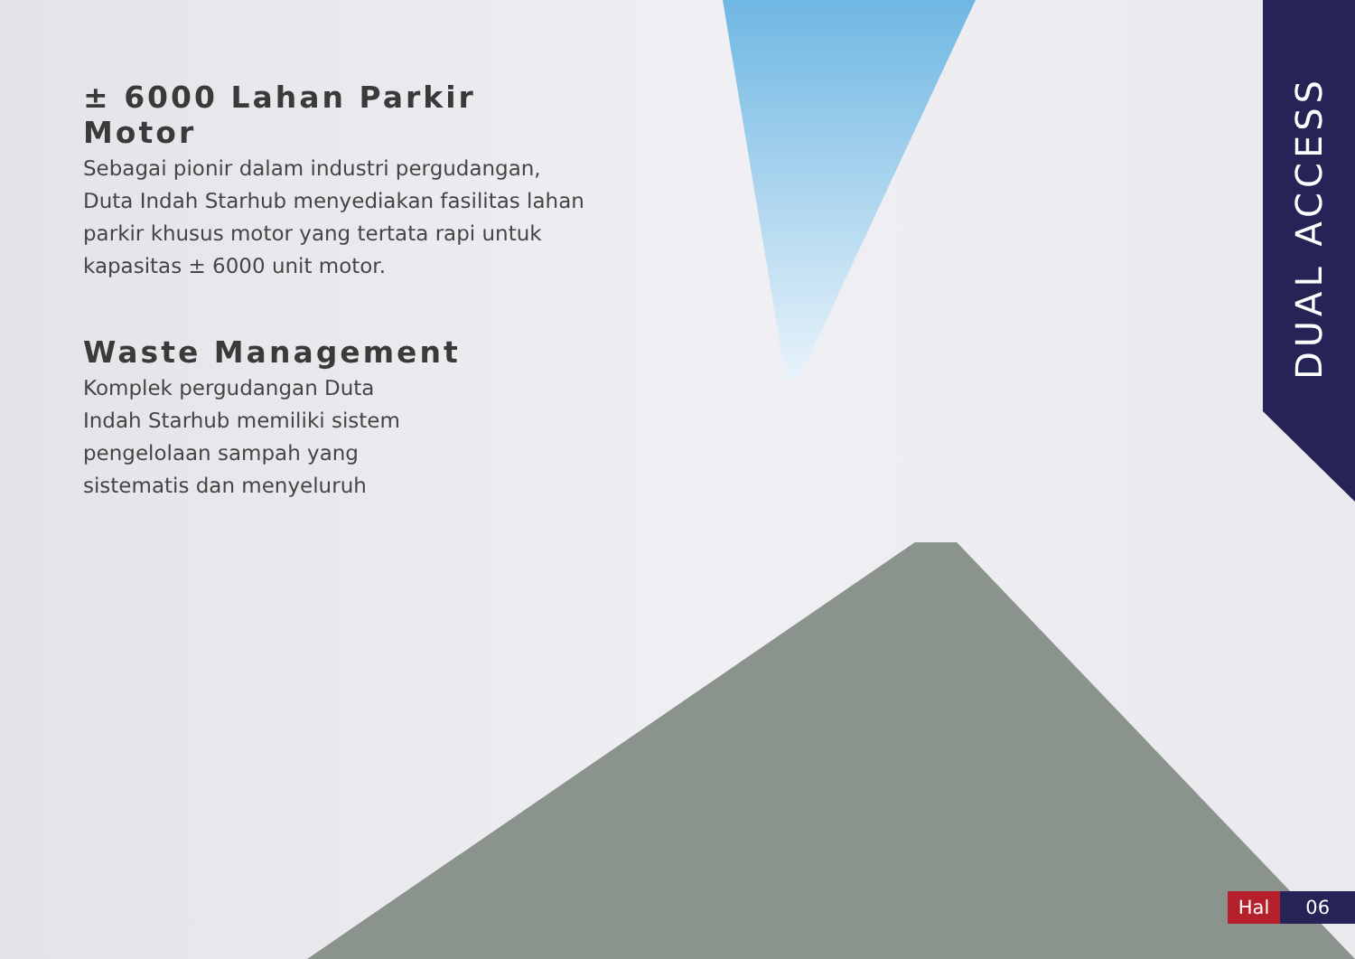± 6000 Lahan Parkir Motor
Sebagai pionir dalam industri pergudangan, Duta Indah Starhub menyediakan fasilitas lahan parkir khusus motor yang tertata rapi untuk kapasitas ± 6000 unit motor.
Waste Management
Komplek pergudangan Duta
Indah Starhub memiliki sistem
pengelolaan sampah yang
sistematis dan menyeluruh
DUAL ACCESS
Hal 06